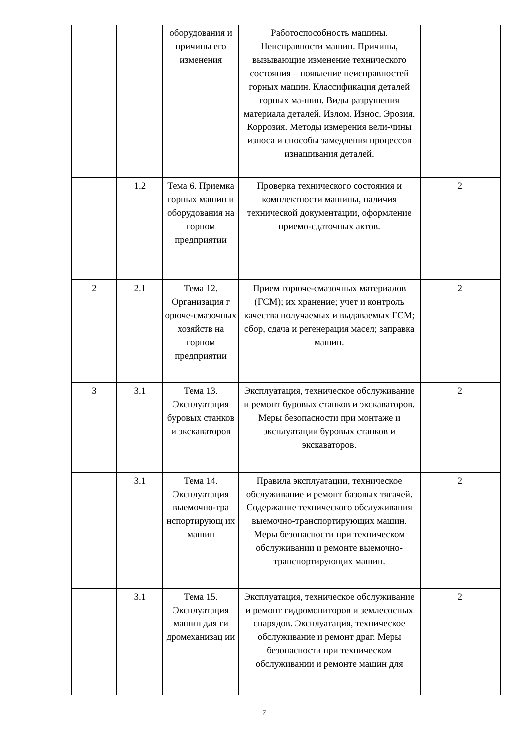| | | оборудования и причины его изменения | Работоспособность машины. Неисправности машин. Причины, вызывающие изменение технического состояния – появление неисправностей горных машин. Классификация деталей горных ма-шин. Виды разрушения материала деталей. Излом. Износ. Эрозия. Коррозия. Методы измерения вели-чины износа и способы замедления процессов изнашивания деталей. | |
| | 1.2 | Тема 6. Приемка горных машин и оборудования на горном предприятии | Проверка технического состояния и комплектности машины, наличия технической документации, оформление приемо-сдаточных актов. | 2 |
| 2 | 2.1 | Тема 12. Организация г орюче-смазочных хозяйств на горном предприятии | Прием горюче-смазочных материалов (ГСМ); их хранение; учет и контроль качества получаемых и выдаваемых ГСМ; сбор, сдача и регенерация масел; заправка машин. | 2 |
| 3 | 3.1 | Тема 13. Эксплуатация буровых станков и экскаваторов | Эксплуатация, техническое обслуживание и ремонт буровых станков и экскаваторов. Меры безопасности при монтаже и эксплуатации буровых станков и экскаваторов. | 2 |
| | 3.1 | Тема 14. Эксплуатация выемочно-тра нспортирующ их машин | Правила эксплуатации, техническое обслуживание и ремонт базовых тягачей. Содержание технического обслуживания выемочно-транспортирующих машин. Меры безопасности при техническом обслуживании и ремонте выемочно-транспортирующих машин. | 2 |
| | 3.1 | Тема 15. Эксплуатация машин для ги дромеханизац ии | Эксплуатация, техническое обслуживание и ремонт гидромониторов и землесосных снарядов. Эксплуатация, техническое обслуживание и ремонт драг. Меры безопасности при техническом обслуживании и ремонте машин для | 2 |
7